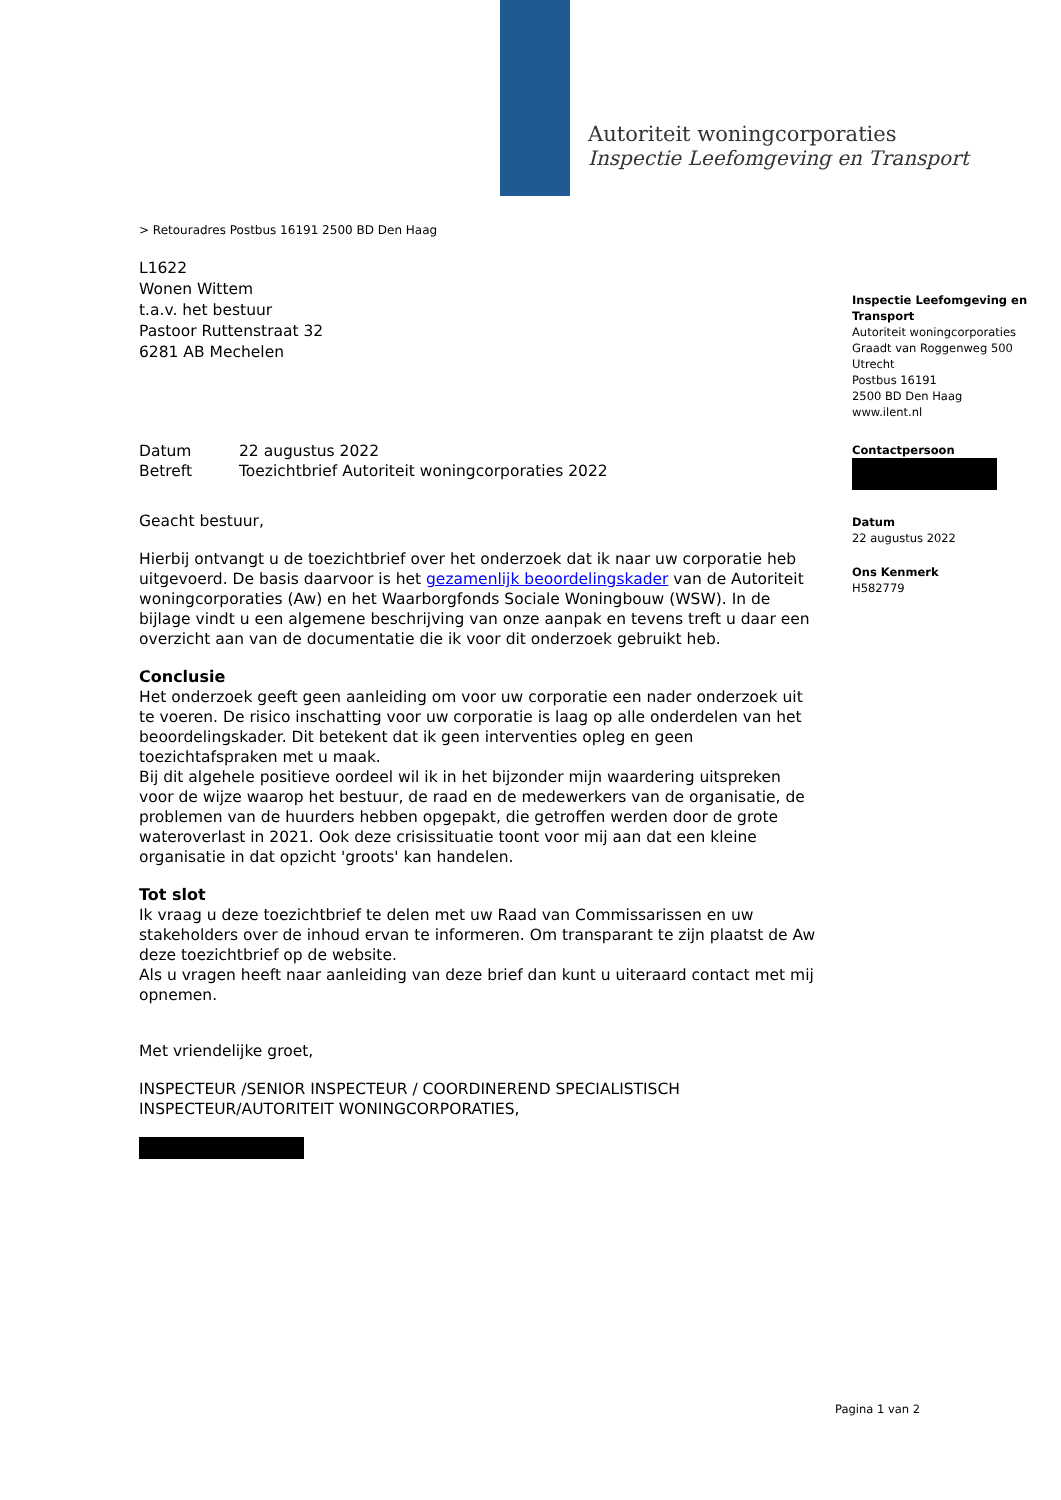Autoriteit woningcorporaties
Inspectie Leefomgeving en Transport
> Retouradres Postbus 16191 2500 BD Den Haag
L1622
Wonen Wittem
t.a.v. het bestuur
Pastoor Ruttenstraat 32
6281 AB Mechelen
Datum 22 augustus 2022
Betreft Toezichtbrief Autoriteit woningcorporaties 2022
Geacht bestuur,
Hierbij ontvangt u de toezichtbrief over het onderzoek dat ik naar uw corporatie heb uitgevoerd. De basis daarvoor is het gezamenlijk beoordelingskader van de Autoriteit woningcorporaties (Aw) en het Waarborgfonds Sociale Woningbouw (WSW). In de bijlage vindt u een algemene beschrijving van onze aanpak en tevens treft u daar een overzicht aan van de documentatie die ik voor dit onderzoek gebruikt heb.
Conclusie
Het onderzoek geeft geen aanleiding om voor uw corporatie een nader onderzoek uit te voeren. De risico inschatting voor uw corporatie is laag op alle onderdelen van het beoordelingskader. Dit betekent dat ik geen interventies opleg en geen toezichtafspraken met u maak.
Bij dit algehele positieve oordeel wil ik in het bijzonder mijn waardering uitspreken voor de wijze waarop het bestuur, de raad en de medewerkers van de organisatie, de problemen van de huurders hebben opgepakt, die getroffen werden door de grote wateroverlast in 2021. Ook deze crisissituatie toont voor mij aan dat een kleine organisatie in dat opzicht 'groots' kan handelen.
Tot slot
Ik vraag u deze toezichtbrief te delen met uw Raad van Commissarissen en uw stakeholders over de inhoud ervan te informeren. Om transparant te zijn plaatst de Aw deze toezichtbrief op de website.
Als u vragen heeft naar aanleiding van deze brief dan kunt u uiteraard contact met mij opnemen.
Met vriendelijke groet,
INSPECTEUR /SENIOR INSPECTEUR / COORDINEREND SPECIALISTISCH INSPECTEUR/AUTORITEIT WONINGCORPORATIES,
Inspectie Leefomgeving en Transport
Autoriteit woningcorporaties
Graadt van Roggenweg 500
Utrecht
Postbus 16191
2500 BD Den Haag
www.ilent.nl
Contactpersoon
Datum
22 augustus 2022
Ons Kenmerk
H582779
Pagina 1 van 2